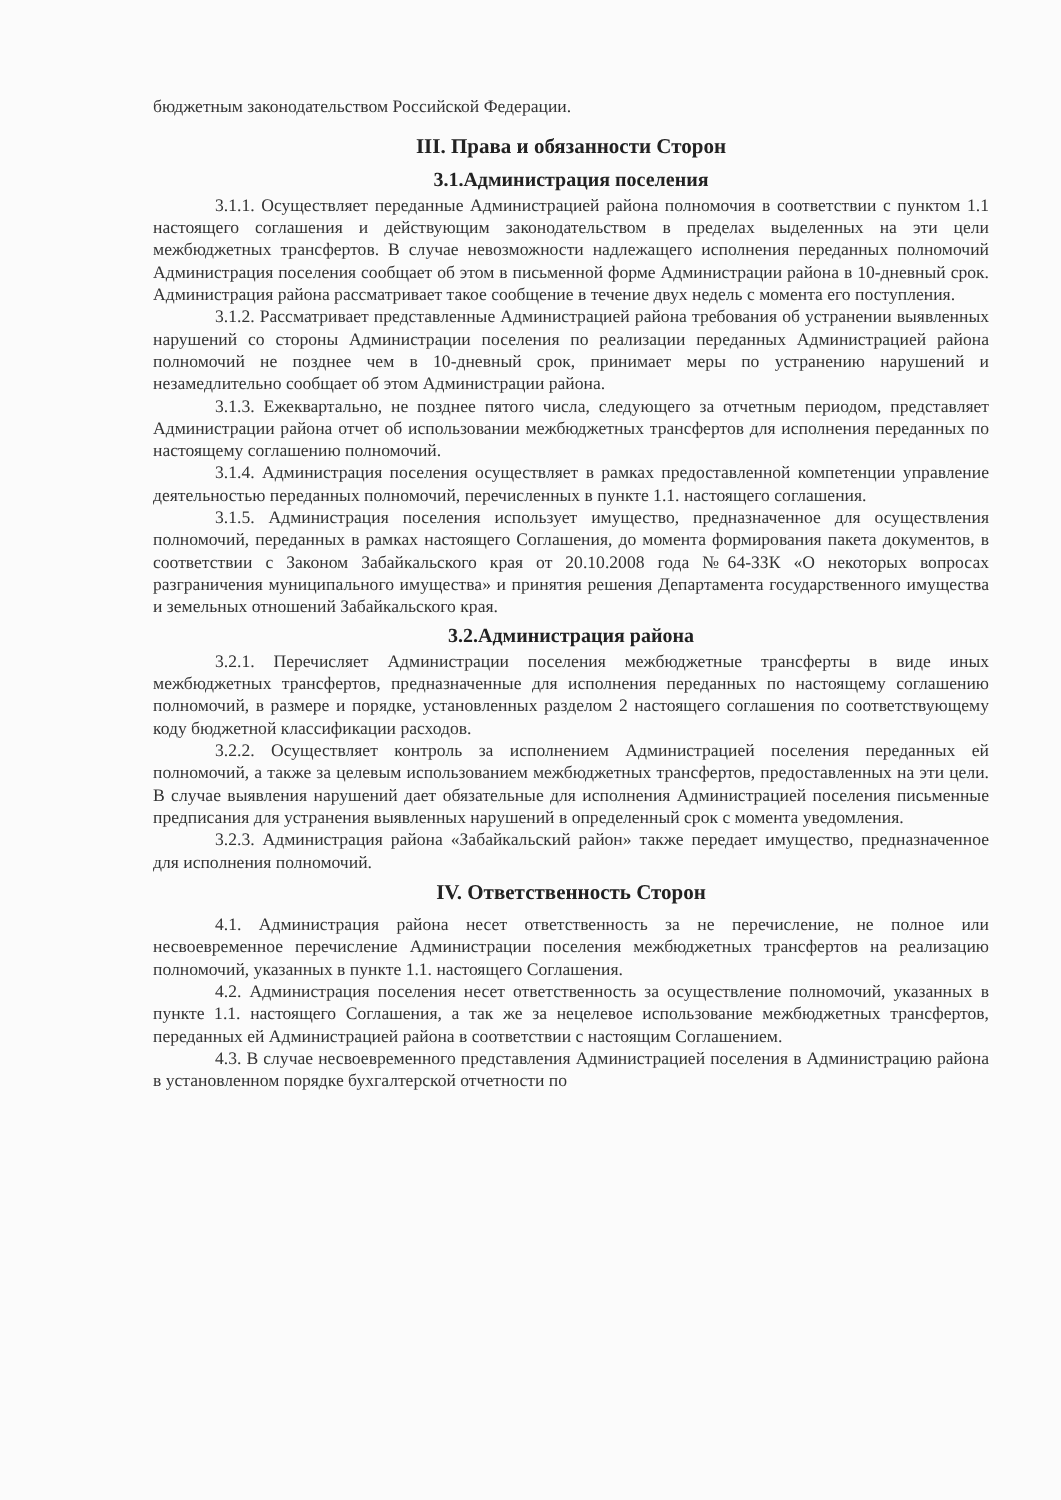бюджетным законодательством Российской Федерации.
III. Права и обязанности Сторон
3.1.Администрация поселения
3.1.1. Осуществляет переданные Администрацией района полномочия в соответствии с пунктом 1.1 настоящего соглашения и действующим законодательством в пределах выделенных на эти цели межбюджетных трансфертов. В случае невозможности надлежащего исполнения переданных полномочий Администрация поселения сообщает об этом в письменной форме Администрации района в 10-дневный срок. Администрация района рассматривает такое сообщение в течение двух недель с момента его поступления.
3.1.2. Рассматривает представленные Администрацией района требования об устранении выявленных нарушений со стороны Администрации поселения по реализации переданных Администрацией района полномочий не позднее чем в 10-дневный срок, принимает меры по устранению нарушений и незамедлительно сообщает об этом Администрации района.
3.1.3. Ежеквартально, не позднее пятого числа, следующего за отчетным периодом, представляет Администрации района отчет об использовании межбюджетных трансфертов для исполнения переданных по настоящему соглашению полномочий.
3.1.4. Администрация поселения осуществляет в рамках предоставленной компетенции управление деятельностью переданных полномочий, перечисленных в пункте 1.1. настоящего соглашения.
3.1.5. Администрация поселения использует имущество, предназначенное для осуществления полномочий, переданных в рамках настоящего Соглашения, до момента формирования пакета документов, в соответствии с Законом Забайкальского края от 20.10.2008 года №64-ЗЗК «О некоторых вопросах разграничения муниципального имущества» и принятия решения Департамента государственного имущества и земельных отношений Забайкальского края.
3.2.Администрация района
3.2.1. Перечисляет Администрации поселения межбюджетные трансферты в виде иных межбюджетных трансфертов, предназначенные для исполнения переданных по настоящему соглашению полномочий, в размере и порядке, установленных разделом 2 настоящего соглашения по соответствующему коду бюджетной классификации расходов.
3.2.2. Осуществляет контроль за исполнением Администрацией поселения переданных ей полномочий, а также за целевым использованием межбюджетных трансфертов, предоставленных на эти цели. В случае выявления нарушений дает обязательные для исполнения Администрацией поселения письменные предписания для устранения выявленных нарушений в определенный срок с момента уведомления.
3.2.3. Администрация района «Забайкальский район» также передает имущество, предназначенное для исполнения полномочий.
IV. Ответственность Сторон
4.1. Администрация района несет ответственность за не перечисление, не полное или несвоевременное перечисление Администрации поселения межбюджетных трансфертов на реализацию полномочий, указанных в пункте 1.1. настоящего Соглашения.
4.2. Администрация поселения несет ответственность за осуществление полномочий, указанных в пункте 1.1. настоящего Соглашения, а так же за нецелевое использование межбюджетных трансфертов, переданных ей Администрацией района в соответствии с настоящим Соглашением.
4.3. В случае несвоевременного представления Администрацией поселения в Администрацию района в установленном порядке бухгалтерской отчетности по